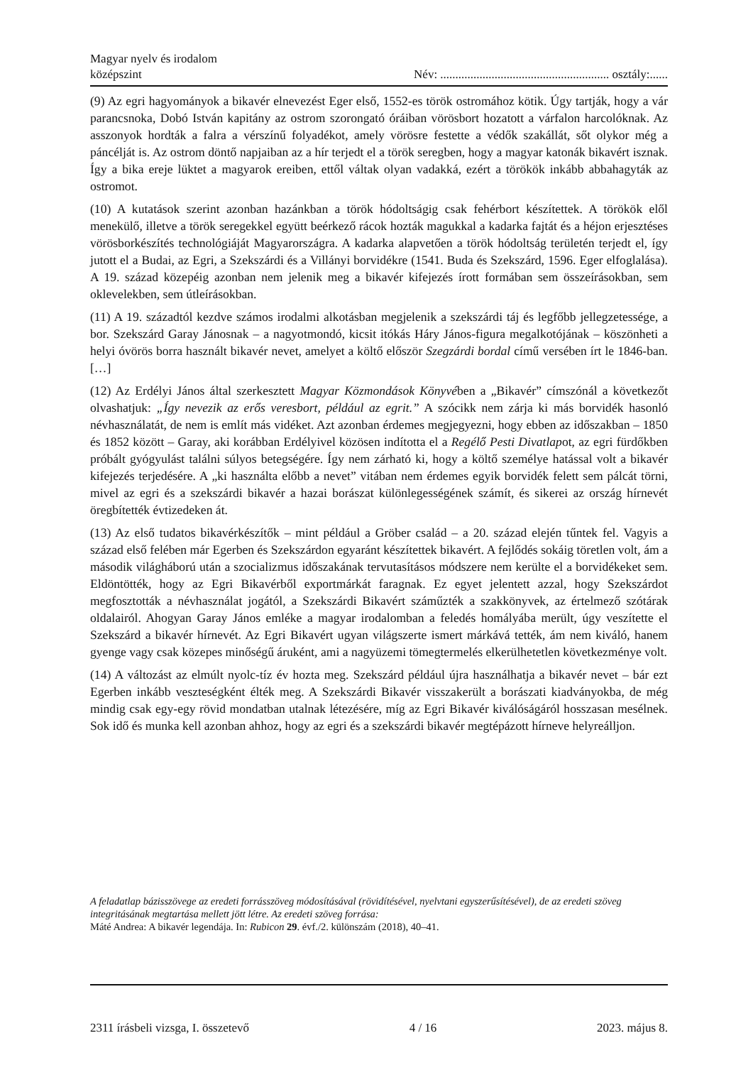Magyar nyelv és irodalom
középszint
Név: ........................................................ osztály:......
(9) Az egri hagyományok a bikavér elnevezést Eger első, 1552-es török ostromához kötik. Úgy tartják, hogy a vár parancsnoka, Dobó István kapitány az ostrom szorongató óráiban vörösbort hozatott a várfalon harcolóknak. Az asszonyok hordták a falra a vérszínű folyadékot, amely vörösre festette a védők szakállát, sőt olykor még a páncélját is. Az ostrom döntő napjaiban az a hír terjedt el a török seregben, hogy a magyar katonák bikavért isznak. Így a bika ereje lüktet a magyarok ereiben, ettől váltak olyan vadakká, ezért a törökök inkább abbahagyták az ostromot.
(10) A kutatások szerint azonban hazánkban a török hódoltságig csak fehérbort készítettek. A törökök elől menekülő, illetve a török seregekkel együtt beérkező rácok hozták magukkal a kadarka fajtát és a héjon erjesztéses vörösborkészítés technológiáját Magyarországra. A kadarka alapvetően a török hódoltság területén terjedt el, így jutott el a Budai, az Egri, a Szekszárdi és a Villányi borvidékre (1541. Buda és Szekszárd, 1596. Eger elfoglalása). A 19. század közepéig azonban nem jelenik meg a bikavér kifejezés írott formában sem összeírásokban, sem oklevelekben, sem útleírásokban.
(11) A 19. századtól kezdve számos irodalmi alkotásban megjelenik a szekszárdi táj és legfőbb jellegzetessége, a bor. Szekszárd Garay Jánosnak – a nagyotmondó, kicsit itókás Háry János-figura megalkotójának – köszönheti a helyi óvörös borra használt bikavér nevet, amelyet a költő először Szegzárdi bordal című versében írt le 1846-ban. […]
(12) Az Erdélyi János által szerkesztett Magyar Közmondások Könyvében a „Bikavér” címszónál a következőt olvashatjuk: „Így nevezik az erős veresbort, például az egrit.” A szócikk nem zárja ki más borvidék hasonló névhasználatát, de nem is említ más vidéket. Azt azonban érdemes megjegyezni, hogy ebben az időszakban – 1850 és 1852 között – Garay, aki korábban Erdélyivel közösen indította el a Regélő Pesti Divatlapot, az egri fürdőkben próbált gyógyulást találni súlyos betegségére. Így nem zárható ki, hogy a költő személye hatással volt a bikavér kifejezés terjedésére. A „ki használta előbb a nevet” vitában nem érdemes egyik borvidék felett sem pálcát törni, mivel az egri és a szekszárdi bikavér a hazai borászat különlegességének számít, és sikerei az ország hírnevét öregbítették évtizedeken át.
(13) Az első tudatos bikavérkészítők – mint például a Gröber család – a 20. század elején tűntek fel. Vagyis a század első felében már Egerben és Szekszárdon egyaránt készítettek bikavért. A fejlődés sokáig töretlen volt, ám a második világháború után a szocializmus időszakának tervutasításos módszere nem kerülte el a borvidékeket sem. Eldöntötték, hogy az Egri Bikavérből exportmárkát faragnak. Ez egyet jelentett azzal, hogy Szekszárdot megfosztották a névhasználat jogától, a Szekszárdi Bikavért száműzték a szakkönyvek, az értelmező szótárak oldalairól. Ahogyan Garay János emléke a magyar irodalomban a feledés homályába merült, úgy veszítette el Szekszárd a bikavér hírnevét. Az Egri Bikavért ugyan világszerte ismert márkává tették, ám nem kiváló, hanem gyenge vagy csak közepes minőségű áruként, ami a nagyüzemi tömegtermelés elkerülhetetlen következménye volt.
(14) A változást az elmúlt nyolc-tíz év hozta meg. Szekszárd például újra használhatja a bikavér nevet – bár ezt Egerben inkább veszteségként élték meg. A Szekszárdi Bikavér visszakerült a borászati kiadványokba, de még mindig csak egy-egy rövid mondatban utalnak létezésére, míg az Egri Bikavér kiválóságáról hosszasan mesélnek. Sok idő és munka kell azonban ahhoz, hogy az egri és a szekszárdi bikavér megtépázott hírneve helyreálljon.
A feladatlap bázisszövege az eredeti forrásszöveg módosításával (rövidítésével, nyelvtani egyszerűsítésével), de az eredeti szöveg integritásának megtartása mellett jött létre. Az eredeti szöveg forrása:
Máté Andrea: A bikavér legendája. In: Rubicon 29. évf./2. különszám (2018), 40–41.
2311 írásbeli vizsga, I. összetevő 4 / 16 2023. május 8.